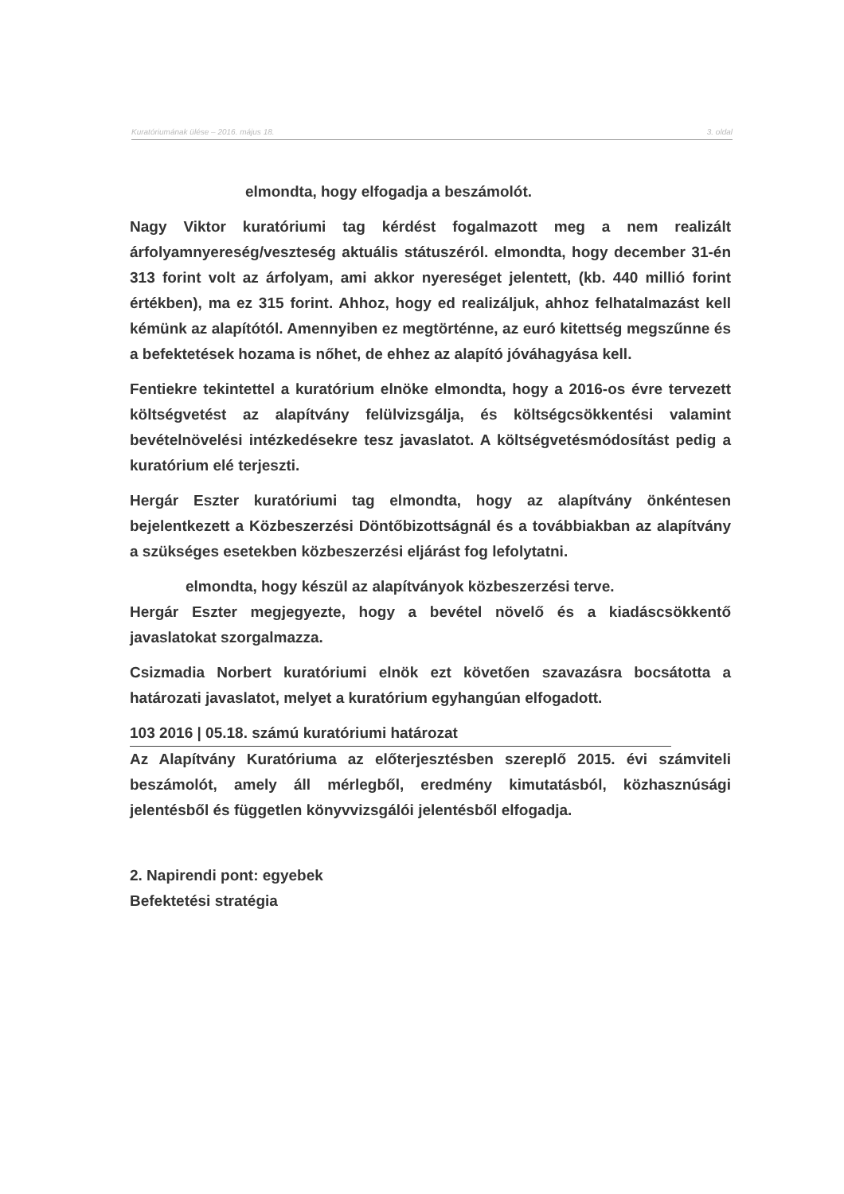3. oldal Kuratóriumának ülése – 2016. május 18.
elmondta, hogy elfogadja a beszámolót.
Nagy Viktor kuratóriumi tag kérdést fogalmazott meg a nem realizált árfolyamnyereség/veszteség aktuális státuszéról. elmondta, hogy december 31-én 313 forint volt az árfolyam, ami akkor nyereséget jelentett, (kb. 440 millió forint értékben), ma ez 315 forint. Ahhoz, hogy ed realizáljuk, ahhoz felhatalmazást kell kémünk az alapítótól. Amennyiben ez megtörténne, az euró kitettség megszűnne és a befektetések hozama is nőhet, de ehhez az alapító jóváhagyása kell.
Fentiekre tekintettel a kuratórium elnöke elmondta, hogy a 2016-os évre tervezett költségvetést az alapítvány felülvizsgálja, és költségcsökkentési valamint bevételnövelési intézkedésekre tesz javaslatot. A költségvetésmódosítást pedig a kuratórium elé terjeszti.
Hergár Eszter kuratóriumi tag elmondta, hogy az alapítvány önkéntesen bejelentkezett a Közbeszerzési Döntőbizottságnál és a továbbiakban az alapítvány a szükséges esetekben közbeszerzési eljárást fog lefolytatni.
elmondta, hogy készül az alapítványok közbeszerzési terve.
Hergár Eszter megjegyezte, hogy a bevétel növelő és a kiadáscsökkentő javaslatokat szorgalmazza.
Csizmadia Norbert kuratóriumi elnök ezt követően szavazásra bocsátotta a határozati javaslatot, melyet a kuratórium egyhangúan elfogadott.
103 2016 | 05.18. számú kuratóriumi határozat
Az Alapítvány Kuratóriuma az előterjesztésben szereplő 2015. évi számviteli beszámolót, amely áll mérlegből, eredmény kimutatásból, közhasznúsági jelentésből és független könyvvizsgálói jelentésből elfogadja.
2. Napirendi pont: egyebek
Befektetési stratégia